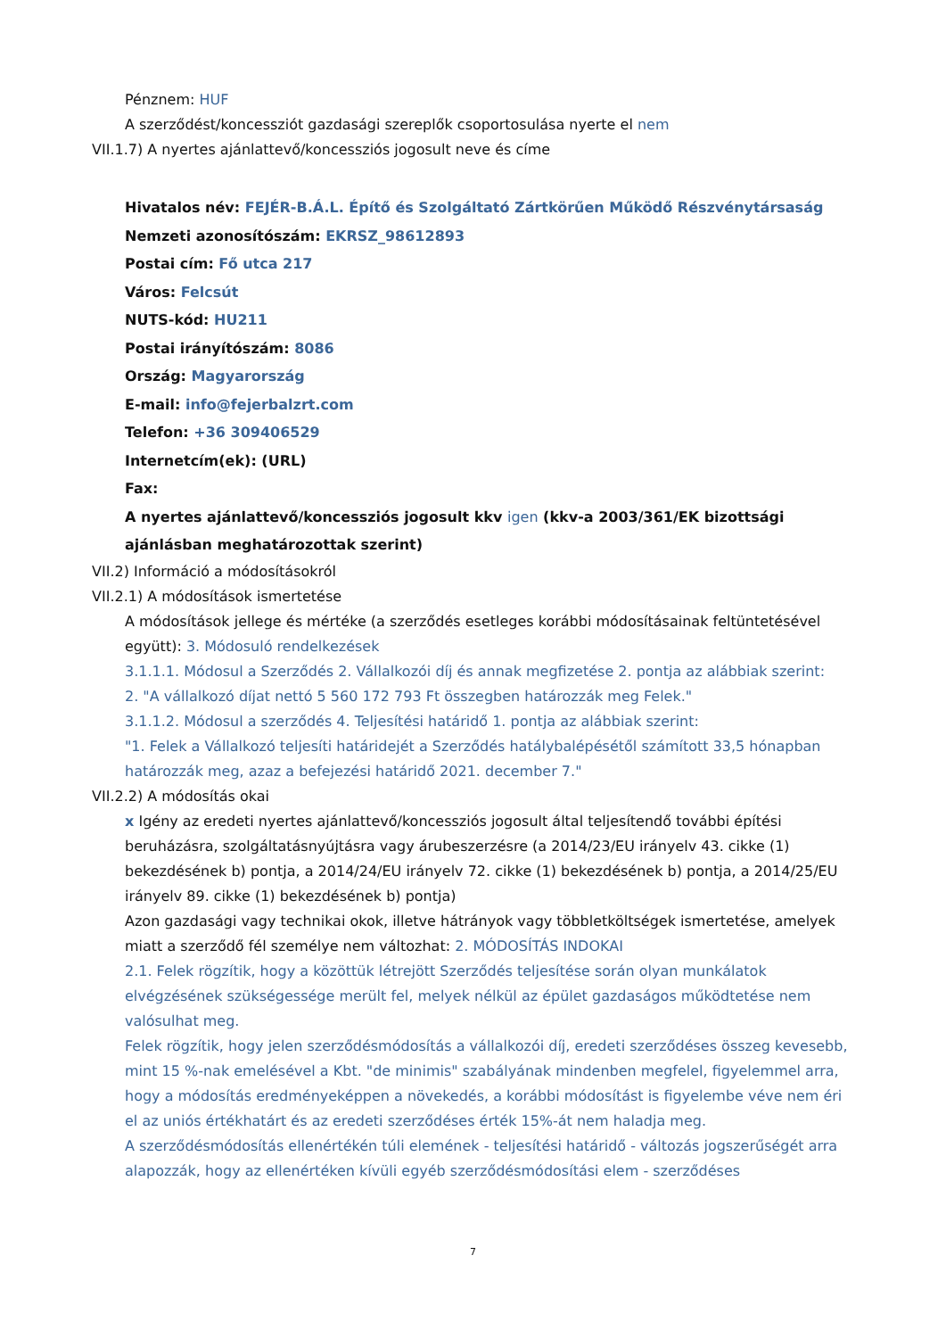Pénznem: HUF
A szerződést/koncessziót gazdasági szereplők csoportosulása nyerte el nem
VII.1.7) A nyertes ajánlattevő/koncessziós jogosult neve és címe
Hivatalos név: FEJÉR-B.Á.L. Építő és Szolgáltató Zártkörűen Működő Részvénytársaság
Nemzeti azonosítószám: EKRSZ_98612893
Postai cím: Fő utca 217
Város: Felcsút
NUTS-kód: HU211
Postai irányítószám: 8086
Ország: Magyarország
E-mail: info@fejerbalzrt.com
Telefon: +36 309406529
Internetcím(ek): (URL)
Fax:
A nyertes ajánlattevő/koncessziós jogosult kkv igen (kkv-a 2003/361/EK bizottsági ajánlásban meghatározottak szerint)
VII.2) Információ a módosításokról
VII.2.1) A módosítások ismertetése
A módosítások jellege és mértéke (a szerződés esetleges korábbi módosításainak feltüntetésével együtt): 3. Módosuló rendelkezések
3.1.1.1. Módosul a Szerződés 2. Vállalkozói díj és annak megfizetése 2. pontja az alábbiak szerint:
2. "A vállalkozó díjat nettó 5 560 172 793 Ft összegben határozzák meg Felek."
3.1.1.2. Módosul a szerződés 4. Teljesítési határidő 1. pontja az alábbiak szerint:
"1. Felek a Vállalkozó teljesíti határidejét a Szerződés hatálybalépésétől számított 33,5 hónapban határozzák meg, azaz a befejezési határidő 2021. december 7."
VII.2.2) A módosítás okai
x Igény az eredeti nyertes ajánlattevő/koncessziós jogosult által teljesítendő további építési beruházásra, szolgáltatásnyújtásra vagy árubeszerzésre (a 2014/23/EU irányelv 43. cikke (1) bekezdésének b) pontja, a 2014/24/EU irányelv 72. cikke (1) bekezdésének b) pontja, a 2014/25/EU irányelv 89. cikke (1) bekezdésének b) pontja)
Azon gazdasági vagy technikai okok, illetve hátrányok vagy többletköltségek ismertetése, amelyek miatt a szerződő fél személye nem változhat: 2. MÓDOSÍTÁS INDOKAI
2.1. Felek rögzítik, hogy a közöttük létrejött Szerződés teljesítése során olyan munkálatok elvégzésének szükségessége merült fel, melyek nélkül az épület gazdaságos működtetése nem valósulhat meg.
Felek rögzítik, hogy jelen szerződésmódosítás a vállalkozói díj, eredeti szerződéses összeg kevesebb, mint 15 %-nak emelésével a Kbt. "de minimis" szabályának mindenben megfelel, figyelemmel arra, hogy a módosítás eredményeképpen a növekedés, a korábbi módosítást is figyelembe véve nem éri el az uniós értékhatárt és az eredeti szerződéses érték 15%-át nem haladja meg.
A szerződésmódosítás ellenértékén túli elemének - teljesítési határidő - változás jogszerűségét arra alapozzák, hogy az ellenértéken kívüli egyéb szerződésmódosítási elem - szerződéses
7